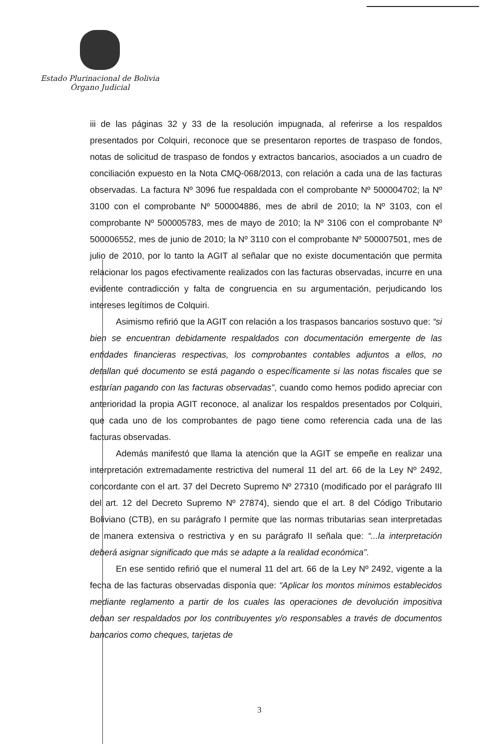Estado Plurinacional de Bolivia
Órgano Judicial
iii de las páginas 32 y 33 de la resolución impugnada, al referirse a los respaldos presentados por Colquiri, reconoce que se presentaron reportes de traspaso de fondos, notas de solicitud de traspaso de fondos y extractos bancarios, asociados a un cuadro de conciliación expuesto en la Nota CMQ-068/2013, con relación a cada una de las facturas observadas. La factura Nº 3096 fue respaldada con el comprobante Nº 500004702; la Nº 3100 con el comprobante Nº 500004886, mes de abril de 2010; la Nº 3103, con el comprobante Nº 500005783, mes de mayo de 2010; la Nº 3106 con el comprobante Nº 500006552, mes de junio de 2010; la Nº 3110 con el comprobante Nº 500007501, mes de julio de 2010, por lo tanto la AGIT al señalar que no existe documentación que permita relacionar los pagos efectivamente realizados con las facturas observadas, incurre en una evidente contradicción y falta de congruencia en su argumentación, perjudicando los intereses legítimos de Colquiri.
Asimismo refirió que la AGIT con relación a los traspasos bancarios sostuvo que: “si bien se encuentran debidamente respaldados con documentación emergente de las entidades financieras respectivas, los comprobantes contables adjuntos a ellos, no detallan qué documento se está pagando o específicamente si las notas fiscales que se estarían pagando con las facturas observadas”, cuando como hemos podido apreciar con anterioridad la propia AGIT reconoce, al analizar los respaldos presentados por Colquiri, que cada uno de los comprobantes de pago tiene como referencia cada una de las facturas observadas.
Además manifestó que llama la atención que la AGIT se empeñe en realizar una interpretación extremadamente restrictiva del numeral 11 del art. 66 de la Ley Nº 2492, concordante con el art. 37 del Decreto Supremo Nº 27310 (modificado por el parágrafo III del art. 12 del Decreto Supremo Nº 27874), siendo que el art. 8 del Código Tributario Boliviano (CTB), en su parágrafo I permite que las normas tributarias sean interpretadas de manera extensiva o restrictiva y en su parágrafo II señala que: “...la interpretación deberá asignar significado que más se adapte a la realidad económica”.
En ese sentido refirió que el numeral 11 del art. 66 de la Ley Nº 2492, vigente a la fecha de las facturas observadas disponía que: “Aplicar los montos mínimos establecidos mediante reglamento a partir de los cuales las operaciones de devolución impositiva deban ser respaldados por los contribuyentes y/o responsables a través de documentos bancarios como cheques, tarjetas de
3